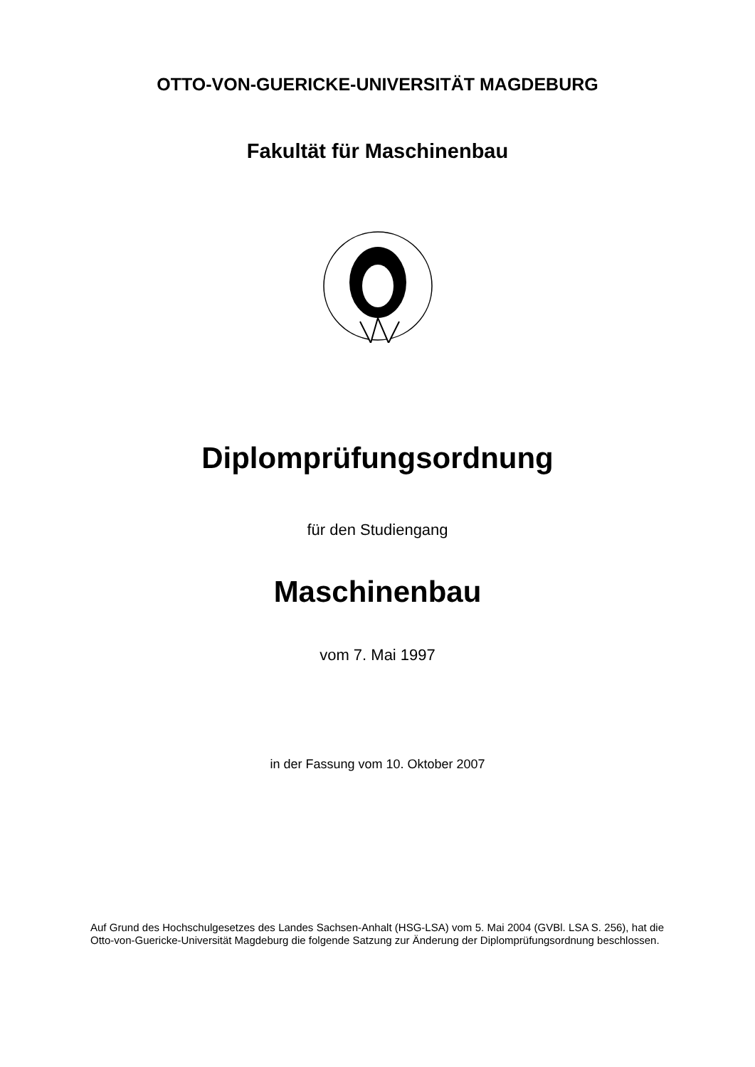OTTO-VON-GUERICKE-UNIVERSITÄT MAGDEBURG
Fakultät für Maschinenbau
Diplomprüfungsordnung
für den Studiengang
Maschinenbau
vom 7. Mai 1997
in der Fassung vom 10. Oktober 2007
Auf Grund des Hochschulgesetzes des Landes Sachsen-Anhalt (HSG-LSA) vom 5. Mai 2004 (GVBl. LSA S. 256), hat die Otto-von-Guericke-Universität Magdeburg die folgende Satzung zur Änderung der Diplomprüfungsordnung beschlossen.